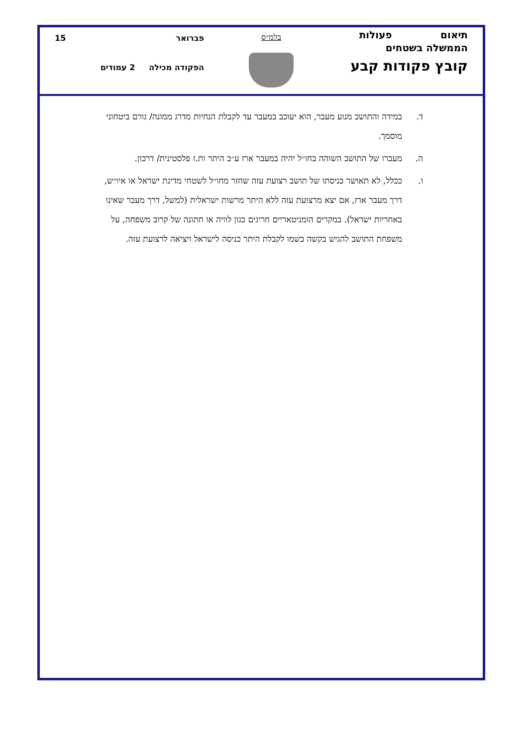תיאום פעולות
הממשלה בשטחים
קובץ פקודות קבע
בלמ״ס פברואר 15
הפקודה מכילה 2 עמודים
ד. במידה והתושב מנוע מעבר, הוא יעוכב במעבר עד לקבלת הנחיות מדרג ממונה/ גורם ביטחוני מוסמך.
ה. מעברו של התושב השוהה בחו״ל יהיה במעבר ארז ע״ב היתר ות.ז פלסטינית/ דרכון.
ו. ככלל, לא תאושר כניסתו של תושב רצועת עזה שחזר מחו״ל לשטחי מדינת ישראל או איו״ש, דרך מעבר ארז, אם יצא מרצועת עזה ללא היתר מרשות ישראלית (למשל, דרך מעבר שאינו באחריות ישראל). במקרים הומניטאריים חריגים כגון לוויה או חתונה של קרוב משפחה, על משפחת התושב להגיש בקשה בשמו לקבלת היתר כניסה לישראל ויציאה לרצועת עזה.